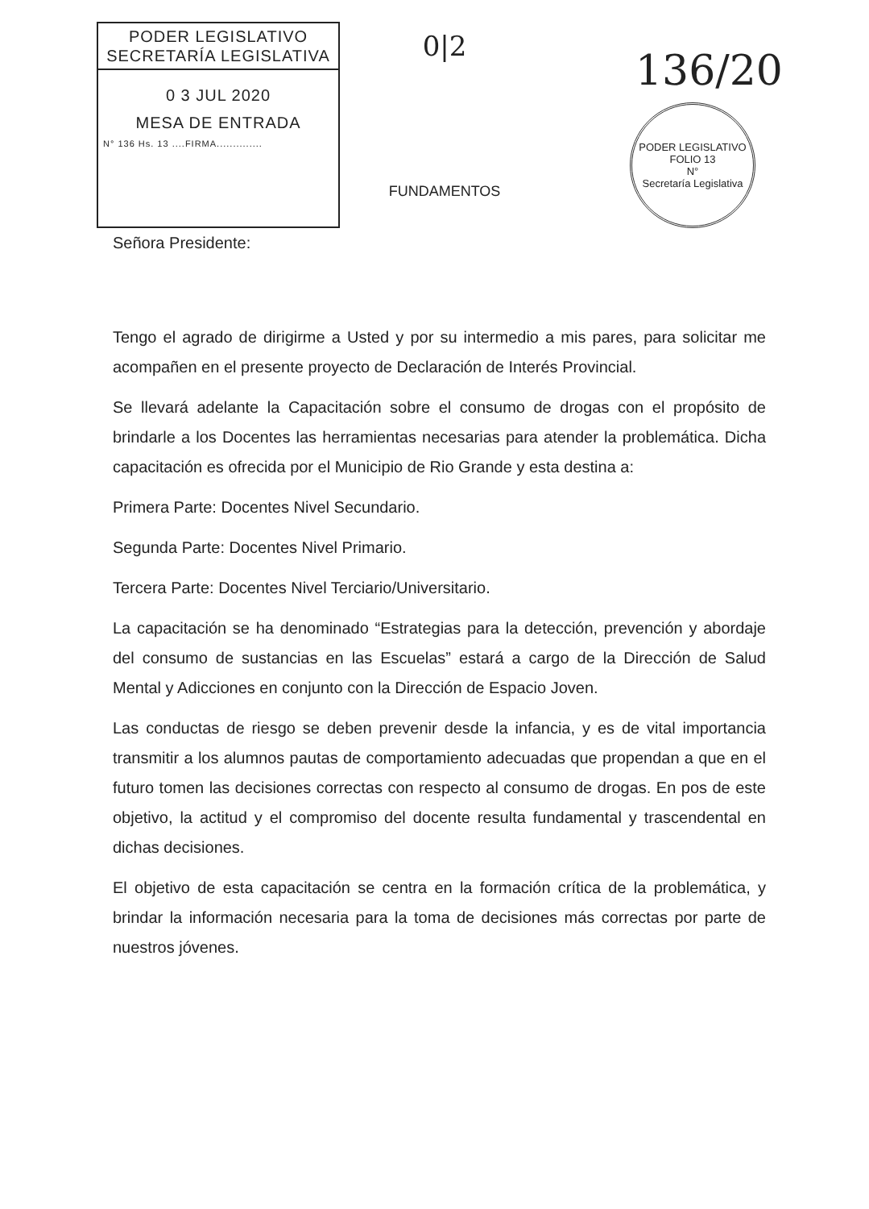PODER LEGISLATIVO
SECRETARÍA LEGISLATIVA
0 3 JUL 2020
MESA DE ENTRADA
N° 136 Hs. 13 ....FIRMA..............
0|2
FUNDAMENTOS
136/20
PODER LEGISLATIVO
FOLIO 13
N°
Secretaría Legislativa
Señora Presidente:
Tengo el agrado de dirigirme a Usted y por su intermedio a mis pares, para solicitar me acompañen en el presente proyecto de Declaración de Interés Provincial.
Se llevará adelante la Capacitación sobre el consumo de drogas con el propósito de brindarle a los Docentes las herramientas necesarias para atender la problemática. Dicha capacitación es ofrecida por el Municipio de Rio Grande y esta destina a:
Primera Parte: Docentes Nivel Secundario.
Segunda Parte: Docentes Nivel Primario.
Tercera Parte: Docentes Nivel Terciario/Universitario.
La capacitación se ha denominado “Estrategias para la detección, prevención y abordaje del consumo de sustancias en las Escuelas” estará a cargo de la Dirección de Salud Mental y Adicciones en conjunto con la Dirección de Espacio Joven.
Las conductas de riesgo se deben prevenir desde la infancia, y es de vital importancia transmitir a los alumnos pautas de comportamiento adecuadas que propendan a que en el futuro tomen las decisiones correctas con respecto al consumo de drogas. En pos de este objetivo, la actitud y el compromiso del docente resulta fundamental y trascendental en dichas decisiones.
El objetivo de esta capacitación se centra en la formación crítica de la problemática, y brindar la información necesaria para la toma de decisiones más correctas por parte de nuestros jóvenes.